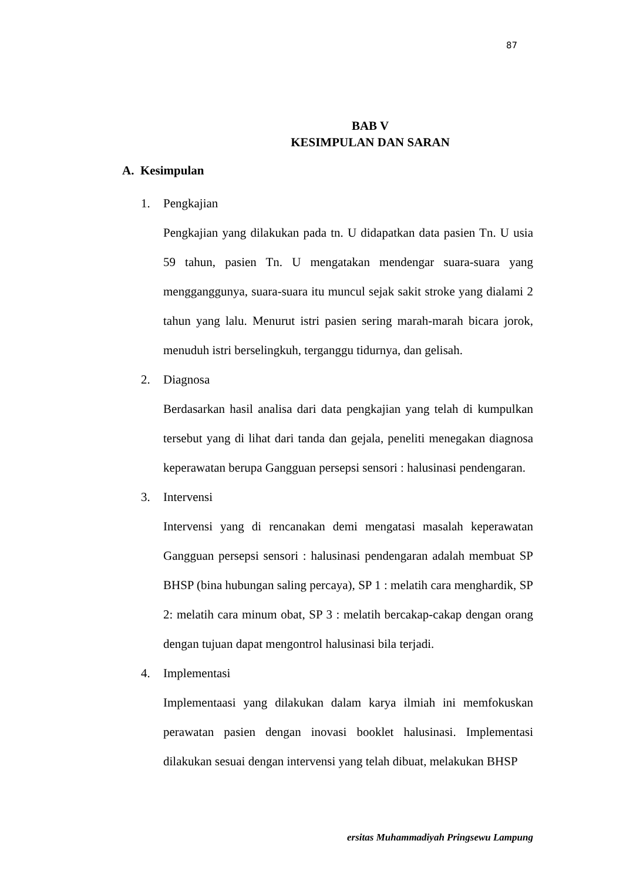87
BAB V
KESIMPULAN DAN SARAN
A. Kesimpulan
1. Pengkajian
Pengkajian yang dilakukan pada tn. U didapatkan data pasien Tn. U usia 59 tahun, pasien Tn. U mengatakan mendengar suara-suara yang mengganggunya, suara-suara itu muncul sejak sakit stroke yang dialami 2 tahun yang lalu. Menurut istri pasien sering marah-marah bicara jorok, menuduh istri berselingkuh, terganggu tidurnya, dan gelisah.
2. Diagnosa
Berdasarkan hasil analisa dari data pengkajian yang telah di kumpulkan tersebut yang di lihat dari tanda dan gejala, peneliti menegakan diagnosa keperawatan berupa Gangguan persepsi sensori : halusinasi pendengaran.
3. Intervensi
Intervensi yang di rencanakan demi mengatasi masalah keperawatan Gangguan persepsi sensori : halusinasi pendengaran adalah membuat SP BHSP (bina hubungan saling percaya), SP 1 : melatih cara menghardik, SP 2: melatih cara minum obat, SP 3 : melatih bercakap-cakap dengan orang dengan tujuan dapat mengontrol halusinasi bila terjadi.
4. Implementasi
Implementaasi yang dilakukan dalam karya ilmiah ini memfokuskan perawatan pasien dengan inovasi booklet halusinasi. Implementasi dilakukan sesuai dengan intervensi yang telah dibuat, melakukan BHSP
ersitas Muhammadiyah Pringsewu Lampung